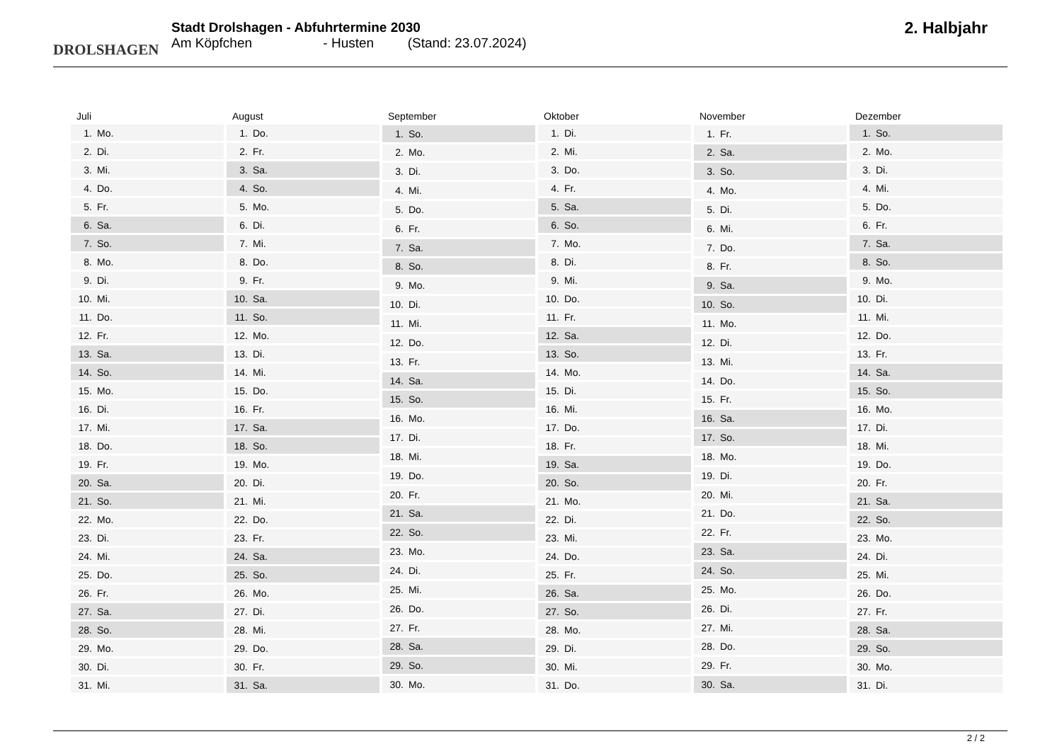DROLSHAGEN
Stadt Drolshagen - Abfuhrtermine 2030
Am Köpfchen - Husten (Stand: 23.07.2024)
2. Halbjahr
| Juli | |
| --- | --- |
| 1. | Mo. |
| 2. | Di. |
| 3. | Mi. |
| 4. | Do. |
| 5. | Fr. |
| 6. | Sa. |
| 7. | So. |
| 8. | Mo. |
| 9. | Di. |
| 10. | Mi. |
| 11. | Do. |
| 12. | Fr. |
| 13. | Sa. |
| 14. | So. |
| 15. | Mo. |
| 16. | Di. |
| 17. | Mi. |
| 18. | Do. |
| 19. | Fr. |
| 20. | Sa. |
| 21. | So. |
| 22. | Mo. |
| 23. | Di. |
| 24. | Mi. |
| 25. | Do. |
| 26. | Fr. |
| 27. | Sa. |
| 28. | So. |
| 29. | Mo. |
| 30. | Di. |
| 31. | Mi. |
| August | |
| --- | --- |
| 1. | Do. |
| 2. | Fr. |
| 3. | Sa. |
| 4. | So. |
| 5. | Mo. |
| 6. | Di. |
| 7. | Mi. |
| 8. | Do. |
| 9. | Fr. |
| 10. | Sa. |
| 11. | So. |
| 12. | Mo. |
| 13. | Di. |
| 14. | Mi. |
| 15. | Do. |
| 16. | Fr. |
| 17. | Sa. |
| 18. | So. |
| 19. | Mo. |
| 20. | Di. |
| 21. | Mi. |
| 22. | Do. |
| 23. | Fr. |
| 24. | Sa. |
| 25. | So. |
| 26. | Mo. |
| 27. | Di. |
| 28. | Mi. |
| 29. | Do. |
| 30. | Fr. |
| 31. | Sa. |
| September | |
| --- | --- |
| 1. | So. |
| 2. | Mo. |
| 3. | Di. |
| 4. | Mi. |
| 5. | Do. |
| 6. | Fr. |
| 7. | Sa. |
| 8. | So. |
| 9. | Mo. |
| 10. | Di. |
| 11. | Mi. |
| 12. | Do. |
| 13. | Fr. |
| 14. | Sa. |
| 15. | So. |
| 16. | Mo. |
| 17. | Di. |
| 18. | Mi. |
| 19. | Do. |
| 20. | Fr. |
| 21. | Sa. |
| 22. | So. |
| 23. | Mo. |
| 24. | Di. |
| 25. | Mi. |
| 26. | Do. |
| 27. | Fr. |
| 28. | Sa. |
| 29. | So. |
| 30. | Mo. |
| Oktober | |
| --- | --- |
| 1. | Di. |
| 2. | Mi. |
| 3. | Do. |
| 4. | Fr. |
| 5. | Sa. |
| 6. | So. |
| 7. | Mo. |
| 8. | Di. |
| 9. | Mi. |
| 10. | Do. |
| 11. | Fr. |
| 12. | Sa. |
| 13. | So. |
| 14. | Mo. |
| 15. | Di. |
| 16. | Mi. |
| 17. | Do. |
| 18. | Fr. |
| 19. | Sa. |
| 20. | So. |
| 21. | Mo. |
| 22. | Di. |
| 23. | Mi. |
| 24. | Do. |
| 25. | Fr. |
| 26. | Sa. |
| 27. | So. |
| 28. | Mo. |
| 29. | Di. |
| 30. | Mi. |
| 31. | Do. |
| November | |
| --- | --- |
| 1. | Fr. |
| 2. | Sa. |
| 3. | So. |
| 4. | Mo. |
| 5. | Di. |
| 6. | Mi. |
| 7. | Do. |
| 8. | Fr. |
| 9. | Sa. |
| 10. | So. |
| 11. | Mo. |
| 12. | Di. |
| 13. | Mi. |
| 14. | Do. |
| 15. | Fr. |
| 16. | Sa. |
| 17. | So. |
| 18. | Mo. |
| 19. | Di. |
| 20. | Mi. |
| 21. | Do. |
| 22. | Fr. |
| 23. | Sa. |
| 24. | So. |
| 25. | Mo. |
| 26. | Di. |
| 27. | Mi. |
| 28. | Do. |
| 29. | Fr. |
| 30. | Sa. |
| Dezember | |
| --- | --- |
| 1. | So. |
| 2. | Mo. |
| 3. | Di. |
| 4. | Mi. |
| 5. | Do. |
| 6. | Fr. |
| 7. | Sa. |
| 8. | So. |
| 9. | Mo. |
| 10. | Di. |
| 11. | Mi. |
| 12. | Do. |
| 13. | Fr. |
| 14. | Sa. |
| 15. | So. |
| 16. | Mo. |
| 17. | Di. |
| 18. | Mi. |
| 19. | Do. |
| 20. | Fr. |
| 21. | Sa. |
| 22. | So. |
| 23. | Mo. |
| 24. | Di. |
| 25. | Mi. |
| 26. | Do. |
| 27. | Fr. |
| 28. | Sa. |
| 29. | So. |
| 30. | Mo. |
| 31. | Di. |
2 / 2